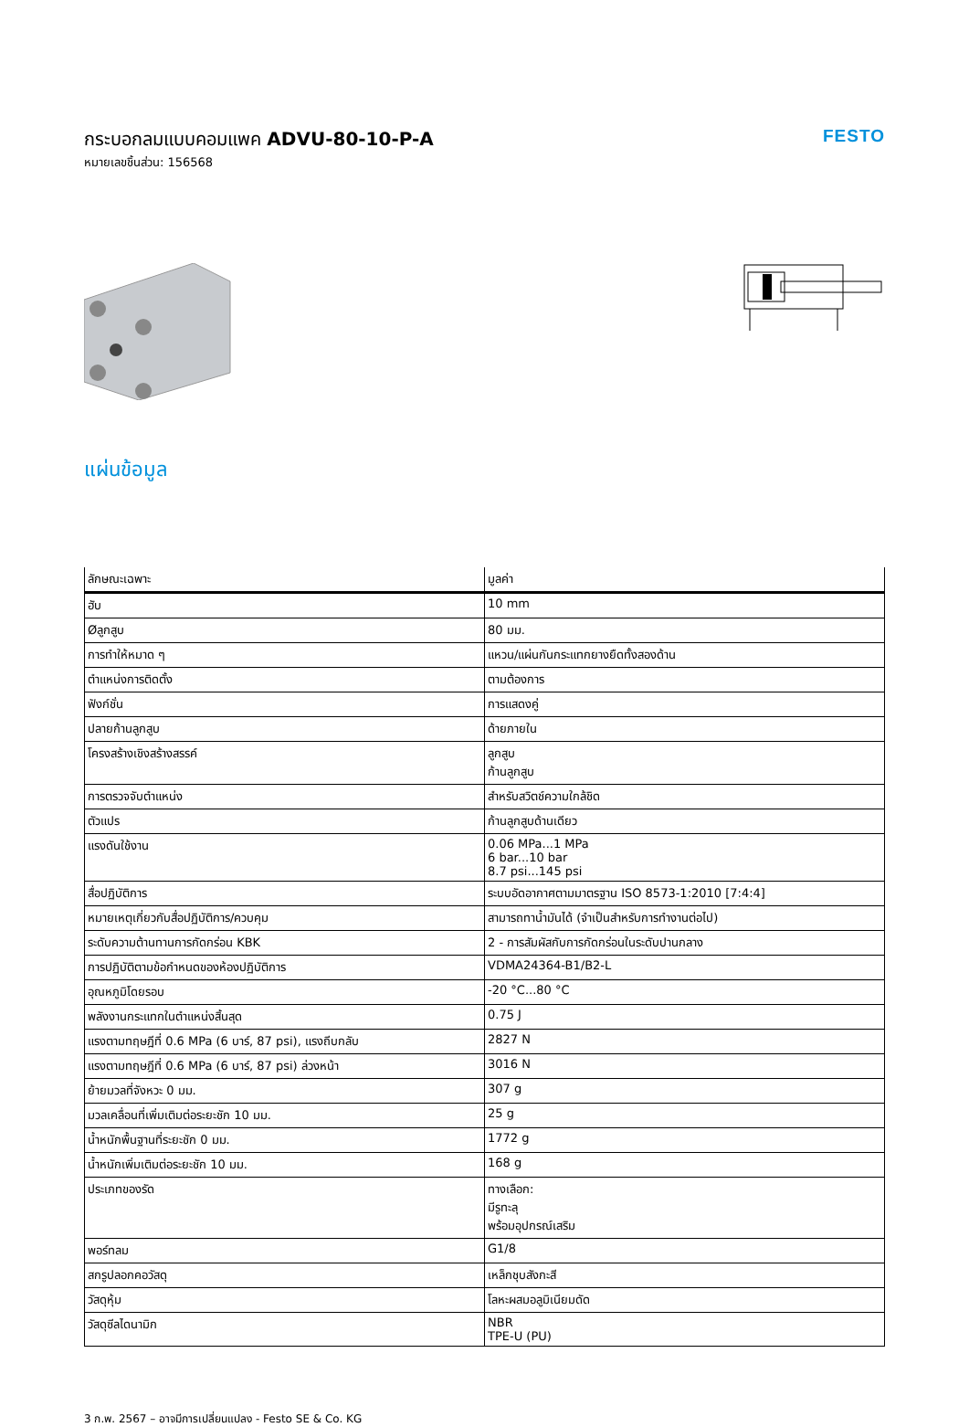กระบอกลมแบบคอมแพค ADVU-80-10-P-A
หมายเลขชิ้นส่วน: 156568
FESTO
แผ่นข้อมูล
| ลักษณะเฉพาะ | มูลค่า |
| --- | --- |
| ฮับ | 10 mm |
| Øลูกสูบ | 80 มม. |
| การทำให้หมาด ๆ | แหวน/แผ่นกันกระแทกยางยืดทั้งสองด้าน |
| ตำแหน่งการติดตั้ง | ตามต้องการ |
| ฟังก์ชั่น | การแสดงคู่ |
| ปลายก้านลูกสูบ | ด้ายภายใน |
| โครงสร้างเชิงสร้างสรรค์ | ลูกสูบ ก้านลูกสูบ |
| การตรวจจับตำแหน่ง | สำหรับสวิตช์ความใกล้ชิด |
| ตัวแปร | ก้านลูกสูบด้านเดียว |
| แรงดันใช้งาน | 0.06 MPa...1 MPa 6 bar...10 bar 8.7 psi...145 psi |
| สื่อปฏิบัติการ | ระบบอัดอากาศตามมาตรฐาน ISO 8573-1:2010 [7:4:4] |
| หมายเหตุเกี่ยวกับสื่อปฏิบัติการ/ควบคุม | สามารถทาน้ำมันได้ (จำเป็นสำหรับการทำงานต่อไป) |
| ระดับความต้านทานการกัดกร่อน KBK | 2 - การสัมผัสกับการกัดกร่อนในระดับปานกลาง |
| การปฏิบัติตามข้อกำหนดของห้องปฏิบัติการ | VDMA24364-B1/B2-L |
| อุณหภูมิโดยรอบ | -20 °C...80 °C |
| พลังงานกระแทกในตำแหน่งสิ้นสุด | 0.75 J |
| แรงตามทฤษฎีที่ 0.6 MPa (6 บาร์, 87 psi), แรงถีบกลับ | 2827 N |
| แรงตามทฤษฎีที่ 0.6 MPa (6 บาร์, 87 psi) ล่วงหน้า | 3016 N |
| ย้ายมวลที่จังหวะ 0 มม. | 307 g |
| มวลเคลื่อนที่เพิ่มเติมต่อระยะชัก 10 มม. | 25 g |
| น้ำหนักพื้นฐานที่ระยะชัก 0 มม. | 1772 g |
| น้ำหนักเพิ่มเติมต่อระยะชัก 10 มม. | 168 g |
| ประเภทของรัด | ทางเลือก: มีรูทะลุ พร้อมอุปกรณ์เสริม |
| พอร์ทลม | G1/8 |
| สกรูปลอกคอวัสดุ | เหล็กชุบสังกะสี |
| วัสดุหุ้ม | โลหะผสมอลูมิเนียมดัด |
| วัสดุซีลไดนามิก | NBR TPE-U (PU) |
3 ก.พ. 2567 – อาจมีการเปลี่ยนแปลง - Festo SE & Co. KG